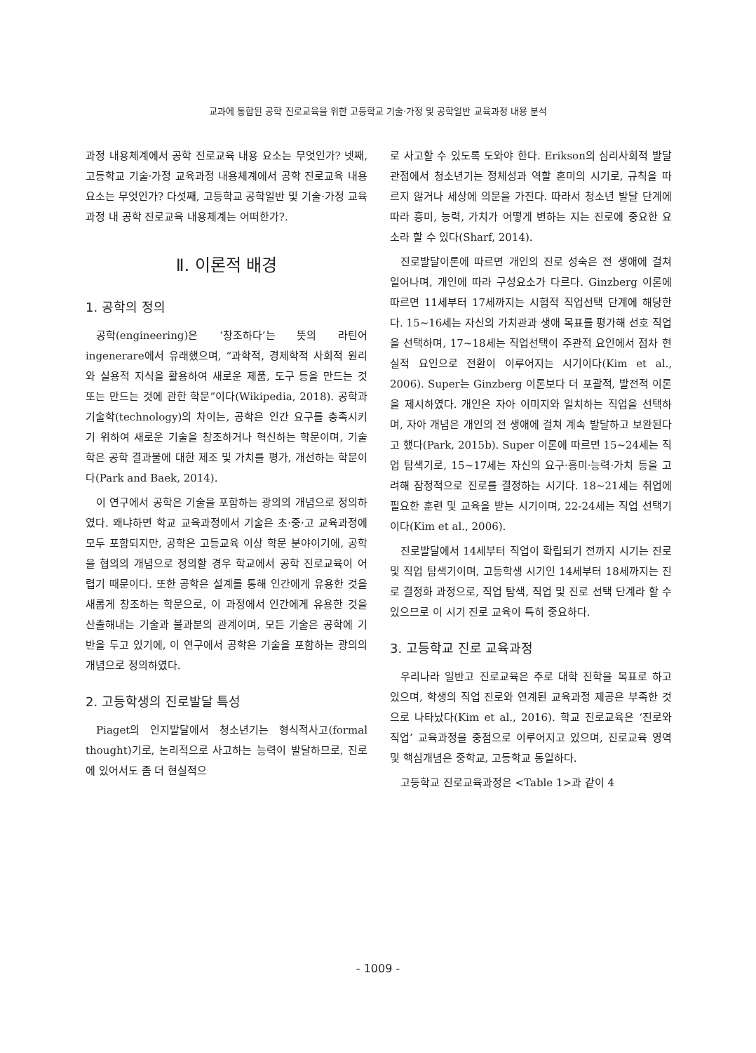교과에 통합된 공학 진로교육을 위한 고등학교 기술·가정 및 공학일반 교육과정 내용 분석
과정 내용체계에서 공학 진로교육 내용 요소는 무엇인가? 넷째, 고등학교 기술·가정 교육과정 내용체계에서 공학 진로교육 내용 요소는 무엇인가? 다섯째, 고등학교 공학일반 및 기술·가정 교육과정 내 공학 진로교육 내용체계는 어떠한가?.
Ⅱ. 이론적 배경
1. 공학의 정의
공학(engineering)은 ‘창조하다’는 뜻의 라틴어 ingenerare에서 유래했으며, “과학적, 경제학적 사회적 원리와 실용적 지식을 활용하여 새로운 제품, 도구 등을 만드는 것 또는 만드는 것에 관한 학문”이다(Wikipedia, 2018). 공학과 기술학(technology)의 차이는, 공학은 인간 요구를 충족시키기 위하여 새로운 기술을 창조하거나 혁신하는 학문이며, 기술학은 공학 결과물에 대한 제조 및 가치를 평가, 개선하는 학문이다(Park and Baek, 2014).
이 연구에서 공학은 기술을 포함하는 광의의 개념으로 정의하였다. 왜냐하면 학교 교육과정에서 기술은 초·중·고 교육과정에 모두 포함되지만, 공학은 고등교육 이상 학문 분야이기에, 공학을 협의의 개념으로 정의할 경우 학교에서 공학 진로교육이 어렵기 때문이다. 또한 공학은 설계를 통해 인간에게 유용한 것을 새롭게 창조하는 학문으로, 이 과정에서 인간에게 유용한 것을 산출해내는 기술과 불과분의 관계이며, 모든 기술은 공학에 기반을 두고 있기에, 이 연구에서 공학은 기술을 포함하는 광의의 개념으로 정의하였다.
2. 고등학생의 진로발달 특성
Piaget의 인지발달에서 청소년기는 형식적사고(formal thought)기로, 논리적으로 사고하는 능력이 발달하므로, 진로에 있어서도 좀 더 현실적으
로 사고할 수 있도록 도와야 한다. Erikson의 심리사회적 발달 관점에서 청소년기는 정체성과 역할 혼미의 시기로, 규칙을 따르지 않거나 세상에 의문을 가진다. 따라서 청소년 발달 단계에 따라 흥미, 능력, 가치가 어떻게 변하는 지는 진로에 중요한 요소라 할 수 있다(Sharf, 2014).
진로발달이론에 따르면 개인의 진로 성숙은 전 생애에 걸쳐 일어나며, 개인에 따라 구성요소가 다르다. Ginzberg 이론에 따르면 11세부터 17세까지는 시험적 직업선택 단계에 해당한다. 15~16세는 자신의 가치관과 생애 목표를 평가해 선호 직업을 선택하며, 17~18세는 직업선택이 주관적 요인에서 점차 현실적 요인으로 전환이 이루어지는 시기이다(Kim et al., 2006). Super는 Ginzberg 이론보다 더 포괄적, 발전적 이론을 제시하였다. 개인은 자아 이미지와 일치하는 직업을 선택하며, 자아 개념은 개인의 전 생애에 걸쳐 계속 발달하고 보완된다고 했다(Park, 2015b). Super 이론에 따르면 15~24세는 직업 탐색기로, 15~17세는 자신의 요구·흥미·능력·가치 등을 고려해 잠정적으로 진로를 결정하는 시기다. 18~21세는 취업에 필요한 훈련 및 교육을 받는 시기이며, 22-24세는 직업 선택기이다(Kim et al., 2006).
진로발달에서 14세부터 직업이 확립되기 전까지 시기는 진로 및 직업 탐색기이며, 고등학생 시기인 14세부터 18세까지는 진로 결정화 과정으로, 직업 탐색, 직업 및 진로 선택 단계라 할 수 있으므로 이 시기 진로 교육이 특히 중요하다.
3. 고등학교 진로 교육과정
우리나라 일반고 진로교육은 주로 대학 진학을 목표로 하고 있으며, 학생의 직업 진로와 연계된 교육과정 제공은 부족한 것으로 나타났다(Kim et al., 2016). 학교 진로교육은 ‘진로와 직업’ 교육과정을 중점으로 이루어지고 있으며, 진로교육 영역 및 핵심개념은 중학교, 고등학교 동일하다.
고등학교 진로교육과정은 <Table 1>과 같이 4
- 1009 -